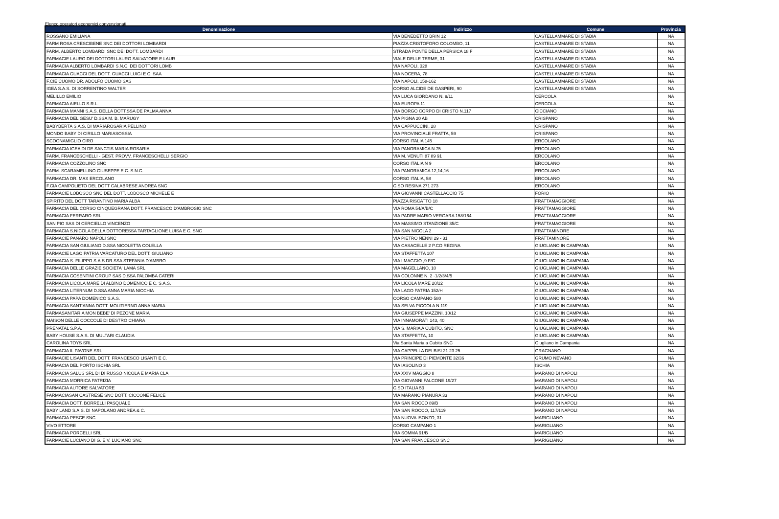Elenco operatori economici convenzionati
| Denominazione | Indirizzo | Comune | Provincia |
| --- | --- | --- | --- |
| ROSSANO EMILIANA | VIA BENEDETTO BRIN 12 | CASTELLAMMARE DI STABIA | NA |
| FARM ROSA CRESCIBENE SNC DEI DOTTORI LOMBARDI | PIAZZA CRISTOFORO COLOMBO, 11 | CASTELLAMMARE DI STABIA | NA |
| FARM. ALBERTO LOMBARDI SNC DEI DOTT. LOMBARDI | STRADA PONTE DELLA PERSICA 18 F | CASTELLAMMARE DI STABIA | NA |
| FARMACIE LAURO DEI DOTTORI LAURO SALVATORE E LAUR | VIALE DELLE TERME, 31 | CASTELLAMMARE DI STABIA | NA |
| FARMACIA ALBERTO LOMBARDI S.N.C. DEI DOTTORI LOMB | VIA NAPOLI, 328 | CASTELLAMMARE DI STABIA | NA |
| FARMACIA GUACCI DEL DOTT. GUACCI LUIGI E C. SAA | VIA NOCERA, 78 | CASTELLAMMARE DI STABIA | NA |
| F.CIE CUOMO DR. ADOLFO CUOMO SAS | VIA NAPOLI, 158-162 | CASTELLAMMARE DI STABIA | NA |
| IGEA S.A.S. DI SORRENTINO WALTER | CORSO ALCIDE DE GASPERI, 90 | CASTELLAMMARE DI STABIA | NA |
| MELILLO EMILIO | VIA LUCA GIORDANO N. 9/11 | CERCOLA | NA |
| FARMACIA AIELLO S.R.L. | VIA EUROPA 11 | CERCOLA | NA |
| FARMACIA MANNI S.A.S. DELLA DOTT.SSA DE PALMA ANNA | VIA BORGO CORPO DI CRISTO N.117 | CICCIANO | NA |
| FARMACIA DEL GESU' D.SSA M. B. MARUGY | VIA PIGNA 20 AB | CRISPANO | NA |
| BABYBERTA S.A.S. DI MARIAROSARIA PELLINO | VIA CAPPUCCINI, 28 | CRISPANO | NA |
| MONDO BABY DI CIRILLO MARIASOSSIA | VIA PROVINCIALE FRATTA, 59 | CRISPANO | NA |
| SCOGNAMIGLIO CIRO | CORSO ITALIA 145 | ERCOLANO | NA |
| FARMACIA IGEA DI DE SANCTIS MARIA ROSARIA | VIA PANORAMICA N.75 | ERCOLANO | NA |
| FARM. FRANCESCHELLI - GEST. PROVV. FRANCESCHELLI SERGIO | VIA M. VENUTI 87 89 91 | ERCOLANO | NA |
| FARMACIA COZZOLINO SNC | CORSO ITALIA N 9 | ERCOLANO | NA |
| FARM. SCARAMELLINO GIUSEPPE E C. S.N.C. | VIA PANORAMICA 12,14,16 | ERCOLANO | NA |
| FARMACIA DR. MAX ERCOLANO | CORSO ITALIA, 58 | ERCOLANO | NA |
| F.CIA CAMPOLIETO DEL DOTT CALABRESE ANDREA SNC | C.SO RESINA 271 273 | ERCOLANO | NA |
| FARMACIE LOBOSCO SNC DEL DOTT. LOBOSCO MICHELE E | VIA GIOVANNI CASTELLACCIO 75 | FORIO | NA |
| SPIRITO DEL DOTT TARANTINO MARIA ALBA | PIAZZA RISCATTO 18 | FRATTAMAGGIORE | NA |
| FARMACIA DEL CORSO CINQUEGRANA DOTT. FRANCESCO D'AMBROSIO SNC | VIA ROMA 54/A/B/C | FRATTAMAGGIORE | NA |
| FARMACIA FERRARO SRL | VIA PADRE MARIO VERGARA 158/164 | FRATTAMAGGIORE | NA |
| SAN PIO SAS DI CERCIELLO VINCENZO | VIA MASSIMO STANZIONE 35/C | FRATTAMAGGIORE | NA |
| FARMACIA S.NICOLA DELLA DOTTORESSA TARTAGLIONE LUISA E C. SNC | VIA SAN NICOLA 2 | FRATTAMINORE | NA |
| FARMACIE PANARO NAPOLI SNC | VIA PIETRO NENNI 29 - 31 | FRATTAMINORE | NA |
| FARMACIA SAN GIULIANO D.SSA NICOLETTA COLELLA | VIA CASACELLE 2 P.CO REGINA | GIUGLIANO IN CAMPANIA | NA |
| FARMACIE LAGO PATRIA VARCATURO DEL DOTT. GIULIANO | VIA STAFFETTA 107 | GIUGLIANO IN CAMPANIA | NA |
| FARMACIA S. FILIPPO S.A.S DR.SSA STEFANIA D'AMBRO | VIA I MAGGIO ,9 F/G | GIUGLIANO IN CAMPANIA | NA |
| FARMACIA DELLE GRAZIE SOCIETA' LAMA SRL | VIA MAGELLANO, 10 | GIUGLIANO IN CAMPANIA | NA |
| FARMACIA COSENTINI GROUP SAS D.SSA PALOMBA CATERI | VIA COLONNE N. 2 -1/2/3/4/5 | GIUGLIANO IN CAMPANIA | NA |
| FARMACIA LICOLA MARE DI ALBINO DOMENICO E C. S.A.S. | VIA LICOLA MARE 20/22 | GIUGLIANO IN CAMPANIA | NA |
| FARMACIA LITERNUM D.SSA ANNA MARIA NICCHIA | VIA LAGO PATRIA 152/H | GIUGLIANO IN CAMPANIA | NA |
| FARMACIA PAPA DOMENICO S.A.S. | CORSO CAMPANO 580 | GIUGLIANO IN CAMPANIA | NA |
| FARMACIA SANT'ANNA DOTT. MOLITIERNO ANNA MARIA | VIA SELVA PICCOLA N.119 | GIUGLIANO IN CAMPANIA | NA |
| FARMASANITARIA MON BEBE' DI PEZONE MARIA | VIA GIUSEPPE MAZZINI, 10/12 | GIUGLIANO IN CAMPANIA | NA |
| MAISON DELLE COCCOLE DI DESTRO CHIARA | VIA INNAMORATI 143, 40 | GIUGLIANO IN CAMPANIA | NA |
| PRENATAL S.P.A. | VIA S. MARIA A CUBITO, SNC | GIUGLIANO IN CAMPANIA | NA |
| BABY HOUSE S.A.S. DI MULTARI CLAUDIA | VIA STAFFETTA, 10 | GIUGLIANO IN CAMPANIA | NA |
| CAROLINA TOYS SRL | Via Santa Maria a Cubito SNC | Giugliano in Campania | NA |
| FARMACIA IL PAVONE SRL | VIA CAPPELLA DEI BISI 21 23 25 | GRAGNANO | NA |
| FARMACIE LISANTI DEL DOTT. FRANCESCO LISANTI E C. | VIA PRINCIPE DI PIEMONTE 32/36 | GRUMO NEVANO | NA |
| FARMACIA DEL PORTO ISCHIA SRL | VIA IASOLINO 3 | ISCHIA | NA |
| FARMACIA SALUS SRL DI DI RUSSO NICOLA E MARIA CLA | VIA XXIV MAGGIO 8 | MARANO DI NAPOLI | NA |
| FARMACIA MORRICA PATRIZIA | VIA GIOVANNI FALCONE 19/27 | MARANO DI NAPOLI | NA |
| FARMACIA AUTORE SALVATORE | C.SO ITALIA 53 | MARANO DI NAPOLI | NA |
| FARMACIASAN CASTRESE SNC DOTT. CICCONE FELICE | VIA MARANO PIANURA 33 | MARANO DI NAPOLI | NA |
| FARMACIA DOTT. BORRELLI PASQUALE | VIA SAN ROCCO 89/B | MARANO DI NAPOLI | NA |
| BABY LAND S.A.S. DI NAPOLANO ANDREA & C. | VIA SAN ROCCO, 117/119 | MARANO DI NAPOLI | NA |
| FARMACIA PESCE SNC | VIA NUOVA ISONZO, 31 | MARIGLIANO | NA |
| VIVO ETTORE | CORSO CAMPANO 1 | MARIGLIANO | NA |
| FARMACIA PORCELLI SRL | VIA SOMMA 91/B | MARIGLIANO | NA |
| FARMACIE LUCIANO DI G. E V. LUCIANO SNC | VIA SAN FRANCESCO SNC | MARIGLIANO | NA |